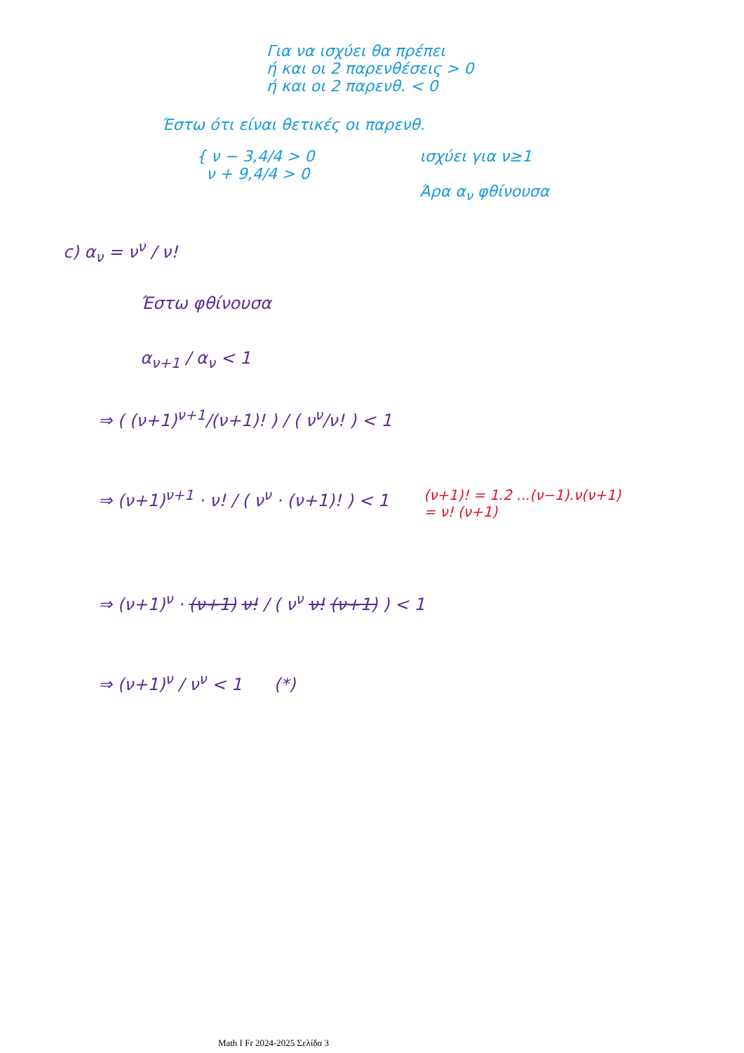Για να ισχύει θα πρέπει
ή και οι 2 παρενθέσεις > 0
ή και οι 2 παρενθ. < 0
Έστω ότι είναι θετικές οι παρενθ.
{ ν − 3,4/4 > 0
ν + 9,4/4 > 0
ισχύει για ν≥1
Άρα α<sub>ν</sub> φθίνουσα
c) α<sub>ν</sub> = ν<sup>ν</sup> / ν!
Έστω φθίνουσα
α<sub>ν+1</sub> / α<sub>ν</sub> < 1
⇒ ( (ν+1)<sup>ν+1</sup>/(ν+1)! ) / ( ν<sup>ν</sup>/ν! ) < 1
⇒ (ν+1)<sup>ν+1</sup> · ν! / ( ν<sup>ν</sup> · (ν+1)! ) < 1
(ν+1)! = 1.2 ...(ν−1).ν(ν+1)
= ν! (ν+1)
⇒ (ν+1)<sup>ν</sup> · (ν+1) ν! / ( ν<sup>ν</sup> ν! (ν+1) ) < 1
⇒ (ν+1)<sup>ν</sup> / ν<sup>ν</sup> < 1 (*)
Math I Fr 2024-2025 Σελίδα 3